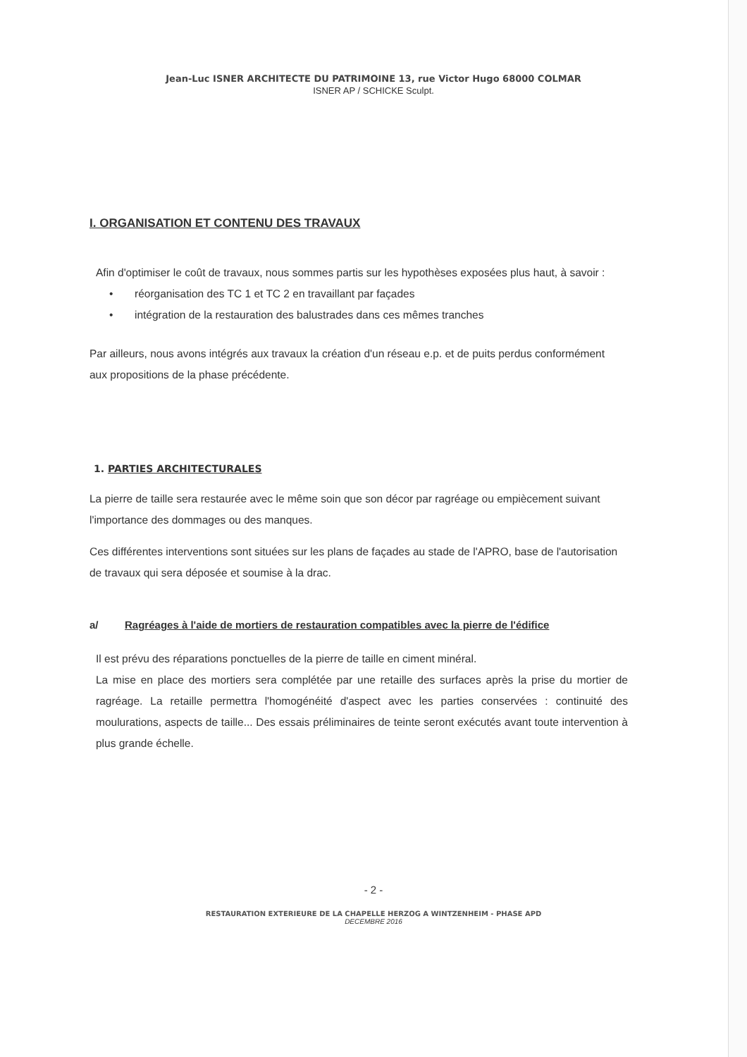Jean-Luc ISNER ARCHITECTE DU PATRIMOINE 13, rue Victor Hugo 68000 COLMAR
ISNER AP / SCHICKE Sculpt.
I. ORGANISATION ET CONTENU DES TRAVAUX
Afin d'optimiser le coût de travaux, nous sommes partis sur les hypothèses exposées plus haut, à savoir :
• réorganisation des TC 1 et TC 2 en travaillant par façades
• intégration de la restauration des balustrades dans ces mêmes tranches
Par ailleurs, nous avons intégrés aux travaux la création d'un réseau e.p. et de puits perdus conformément aux propositions de la phase précédente.
1. PARTIES ARCHITECTURALES
La pierre de taille sera restaurée avec le même soin que son décor par ragréage ou empiècement suivant l'importance des dommages ou des manques.
Ces différentes interventions sont situées sur les plans de façades au stade de l'APRO, base de l'autorisation de travaux qui sera déposée et soumise à la drac.
a/ Ragréages à l'aide de mortiers de restauration compatibles avec la pierre de l'édifice
Il est prévu des réparations ponctuelles de la pierre de taille en ciment minéral.
La mise en place des mortiers sera complétée par une retaille des surfaces après la prise du mortier de ragréage. La retaille permettra l'homogénéité d'aspect avec les parties conservées : continuité des moulurations, aspects de taille... Des essais préliminaires de teinte seront exécutés avant toute intervention à plus grande échelle.
- 2 -
RESTAURATION EXTERIEURE DE LA CHAPELLE HERZOG A WINTZENHEIM - PHASE APD
DECEMBRE 2016